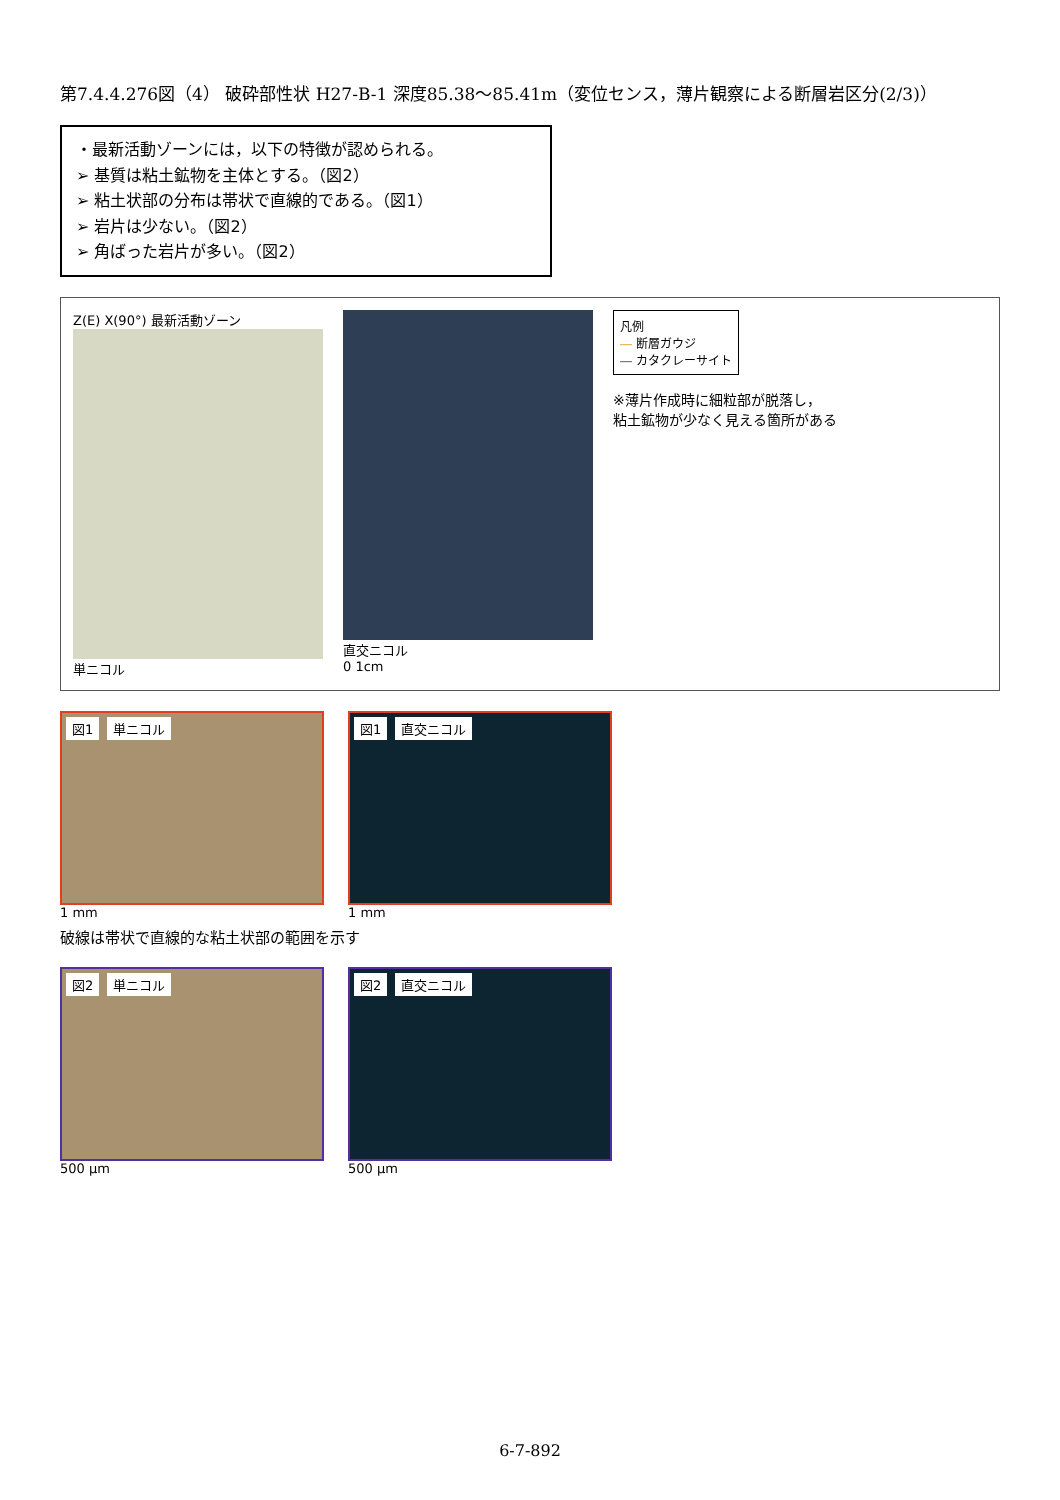第7.4.4.276図（4） 破砕部性状 H27-B-1 深度85.38～85.41m（変位センス，薄片観察による断層岩区分(2/3)）
・最新活動ゾーンには，以下の特徴が認められる。
➢ 基質は粘土鉱物を主体とする。（図2）
➢ 粘土状部の分布は帯状で直線的である。（図1）
➢ 岩片は少ない。（図2）
➢ 角ばった岩片が多い。（図2）
Z(E) X(90°) 最新活動ゾーン
単ニコル
直交ニコル
0 1cm
凡例
― 断層ガウジ
― カタクレーサイト
※薄片作成時に細粒部が脱落し，
粘土鉱物が少なく見える箇所がある
図1 単ニコル
1 mm
図1 直交ニコル
1 mm
破線は帯状で直線的な粘土状部の範囲を示す
図2 単ニコル
500 μm
図2 直交ニコル
500 μm
6-7-892